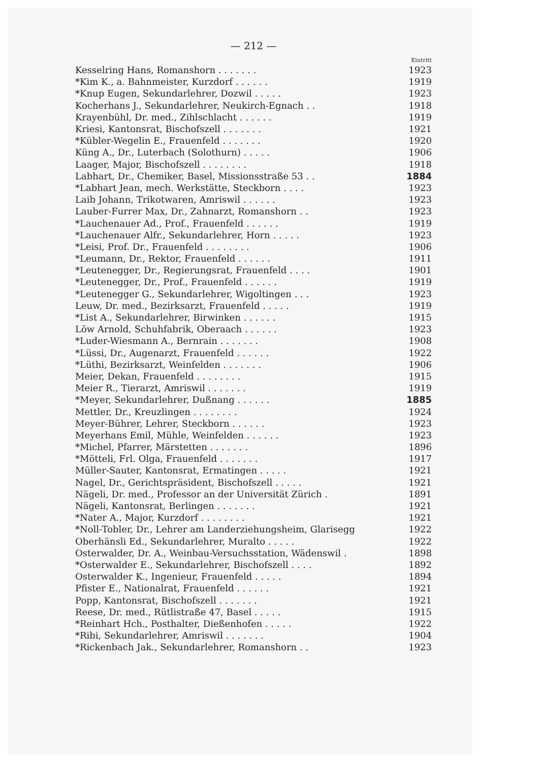— 212 —
| | Eintritt |
| --- | --- |
| Kesselring Hans, Romanshorn . . . . . . . | 1923 |
| *Kim K., a. Bahnmeister, Kurzdorf . . . . . . | 1919 |
| *Knup Eugen, Sekundarlehrer, Dozwil . . . . . | 1923 |
| Kocherhans J., Sekundarlehrer, Neukirch-Egnach . . | 1918 |
| Krayenbühl, Dr. med., Zihlschlacht . . . . . . | 1919 |
| Kriesi, Kantonsrat, Bischofszell . . . . . . . | 1921 |
| *Kübler-Wegelin E., Frauenfeld . . . . . . . | 1920 |
| Küng A., Dr., Luterbach (Solothurn) . . . . . | 1906 |
| Laager, Major, Bischofszell . . . . . . . . | 1918 |
| Labhart, Dr., Chemiker, Basel, Missionsstraße 53 . . | 1884 |
| *Labhart Jean, mech. Werkstätte, Steckborn . . . . | 1923 |
| Laib Johann, Trikotwaren, Amriswil . . . . . . | 1923 |
| Lauber-Furrer Max, Dr., Zahnarzt, Romanshorn . . | 1923 |
| *Lauchenauer Ad., Prof., Frauenfeld . . . . . . | 1919 |
| *Lauchenauer Alfr., Sekundarlehrer, Horn . . . . . | 1923 |
| *Leisi, Prof. Dr., Frauenfeld . . . . . . . . | 1906 |
| *Leumann, Dr., Rektor, Frauenfeld . . . . . . | 1911 |
| *Leutenegger, Dr., Regierungsrat, Frauenfeld . . . . | 1901 |
| *Leutenegger, Dr., Prof., Frauenfeld . . . . . . | 1919 |
| *Leutenegger G., Sekundarlehrer, Wigoltingen . . . | 1923 |
| Leuw, Dr. med., Bezirksarzt, Frauenfeld . . . . . | 1919 |
| *List A., Sekundarlehrer, Birwinken . . . . . . | 1915 |
| Löw Arnold, Schuhfabrik, Oberaach . . . . . . | 1923 |
| *Luder-Wiesmann A., Bernrain . . . . . . . | 1908 |
| *Lüssi, Dr., Augenarzt, Frauenfeld . . . . . . | 1922 |
| *Lüthi, Bezirksarzt, Weinfelden . . . . . . . | 1906 |
| Meier, Dekan, Frauenfeld . . . . . . . . | 1915 |
| Meier R., Tierarzt, Amriswil . . . . . . . | 1919 |
| *Meyer, Sekundarlehrer, Dußnang . . . . . . | 1885 |
| Mettler, Dr., Kreuzlingen . . . . . . . . | 1924 |
| Meyer-Bührer, Lehrer, Steckborn . . . . . . | 1923 |
| Meyerhans Emil, Mühle, Weinfelden . . . . . . | 1923 |
| *Michel, Pfarrer, Märstetten . . . . . . . | 1896 |
| *Mötteli, Frl. Olga, Frauenfeld . . . . . . . | 1917 |
| Müller-Sauter, Kantonsrat, Ermatingen . . . . . | 1921 |
| Nagel, Dr., Gerichtspräsident, Bischofszell . . . . . | 1921 |
| Nägeli, Dr. med., Professor an der Universität Zürich . | 1891 |
| Nägeli, Kantonsrat, Berlingen . . . . . . . | 1921 |
| *Nater A., Major, Kurzdorf . . . . . . . . | 1921 |
| *Noll-Tobler, Dr., Lehrer am Landerziehungsheim, Glarisegg | 1922 |
| Oberhänsli Ed., Sekundarlehrer, Muralto . . . . . | 1922 |
| Osterwalder, Dr. A., Weinbau-Versuchsstation, Wädenswil . | 1898 |
| *Osterwalder E., Sekundarlehrer, Bischofszell . . . . | 1892 |
| Osterwalder K., Ingenieur, Frauenfeld . . . . . | 1894 |
| Pfister E., Nationalrat, Frauenfeld . . . . . . | 1921 |
| Popp, Kantonsrat, Bischofszell . . . . . . . | 1921 |
| Reese, Dr. med., Rütlistraße 47, Basel . . . . . | 1915 |
| *Reinhart Hch., Posthalter, Dießenhofen . . . . . | 1922 |
| *Ribi, Sekundarlehrer, Amriswil . . . . . . . | 1904 |
| *Rickenbach Jak., Sekundarlehrer, Romanshorn . . | 1923 |